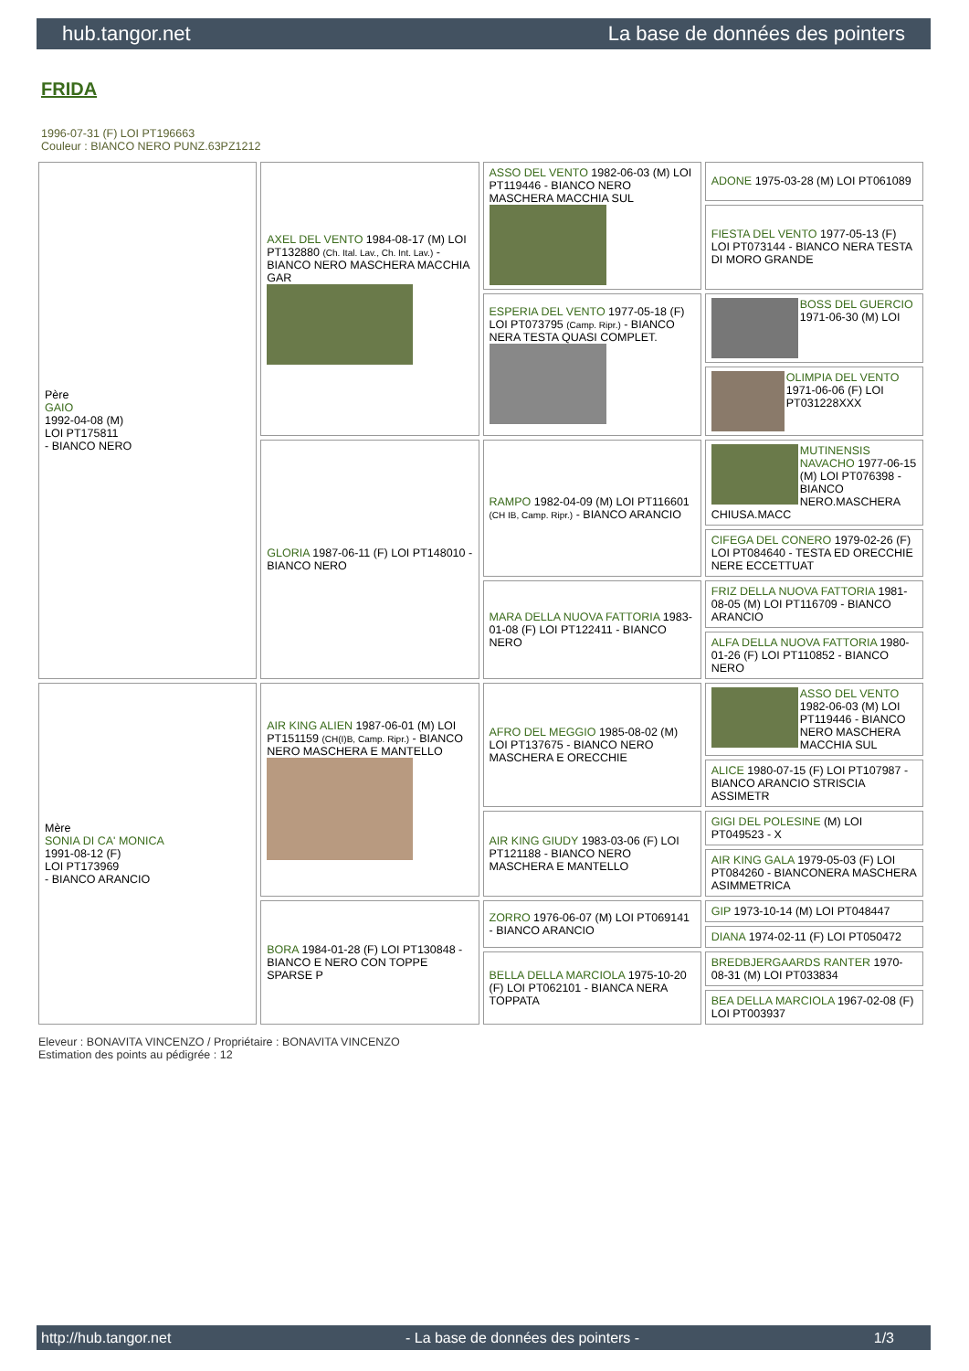hub.tangor.net La base de données des pointers
FRIDA
1996-07-31 (F) LOI PT196663
Couleur : BIANCO NERO PUNZ.63PZ1212
| Père GAIO 1992-04-08 (M) LOI PT175811 - BIANCO NERO | AXEL DEL VENTO 1984-08-17 (M) LOI PT132880 (Ch. Ital. Lav., Ch. Int. Lav.) - BIANCO NERO MASCHERA MACCHIA GAR | ASSO DEL VENTO 1982-06-03 (M) LOI PT119446 - BIANCO NERO MASCHERA MACCHIA SUL | ADONE 1975-03-28 (M) LOI PT061089 |
| | | | FIESTA DEL VENTO 1977-05-13 (F) LOI PT073144 - BIANCO NERA TESTA DI MORO GRANDE |
| | | ESPERIA DEL VENTO 1977-05-18 (F) LOI PT073795 (Camp. Ripr.) - BIANCO NERA TESTA QUASI COMPLET. | BOSS DEL GUERCIO 1971-06-30 (M) LOI |
| | | | OLIMPIA DEL VENTO 1971-06-06 (F) LOI PT031228XXX |
| | GLORIA 1987-06-11 (F) LOI PT148010 - BIANCO NERO | RAMPO 1982-04-09 (M) LOI PT116601 (CH IB, Camp. Ripr.) - BIANCO ARANCIO | MUTINENSIS NAVACHO 1977-06-15 (M) LOI PT076398 - BIANCO NERO.MASCHERA CHIUSA.MACC |
| | | | CIFEGA DEL CONERO 1979-02-26 (F) LOI PT084640 - TESTA ED ORECCHIE NERE ECCETTUAT |
| | | MARA DELLA NUOVA FATTORIA 1983-01-08 (F) LOI PT122411 - BIANCO NERO | FRIZ DELLA NUOVA FATTORIA 1981-08-05 (M) LOI PT116709 - BIANCO ARANCIO |
| | | | ALFA DELLA NUOVA FATTORIA 1980-01-26 (F) LOI PT110852 - BIANCO NERO |
| Mère SONIA DI CA' MONICA 1991-08-12 (F) LOI PT173969 - BIANCO ARANCIO | AIR KING ALIEN 1987-06-01 (M) LOI PT151159 (CH(I)B, Camp. Ripr.) - BIANCO NERO MASCHERA E MANTELLO | AFRO DEL MEGGIO 1985-08-02 (M) LOI PT137675 - BIANCO NERO MASCHERA E ORECCHIE | ASSO DEL VENTO 1982-06-03 (M) LOI PT119446 - BIANCO NERO MASCHERA MACCHIA SUL |
| | | | ALICE 1980-07-15 (F) LOI PT107987 - BIANCO ARANCIO STRISCIA ASSIMETR |
| | | AIR KING GIUDY 1983-03-06 (F) LOI PT121188 - BIANCO NERO MASCHERA E MANTELLO | GIGI DEL POLESINE (M) LOI PT049523 - X |
| | | | AIR KING GALA 1979-05-03 (F) LOI PT084260 - BIANCONERA MASCHERA ASIMMETRICA |
| | BORA 1984-01-28 (F) LOI PT130848 - BIANCO E NERO CON TOPPE SPARSE P | ZORRO 1976-06-07 (M) LOI PT069141 - BIANCO ARANCIO | GIP 1973-10-14 (M) LOI PT048447 |
| | | | DIANA 1974-02-11 (F) LOI PT050472 |
| | | BELLA DELLA MARCIOLA 1975-10-20 (F) LOI PT062101 - BIANCA NERA TOPPATA | BREDBJERGAARDS RANTER 1970-08-31 (M) LOI PT033834 |
| | | | BEA DELLA MARCIOLA 1967-02-08 (F) LOI PT003937 |
Eleveur : BONAVITA VINCENZO / Propriétaire : BONAVITA VINCENZO
Estimation des points au pédigrée : 12
http://hub.tangor.net - La base de données des pointers - 1/3